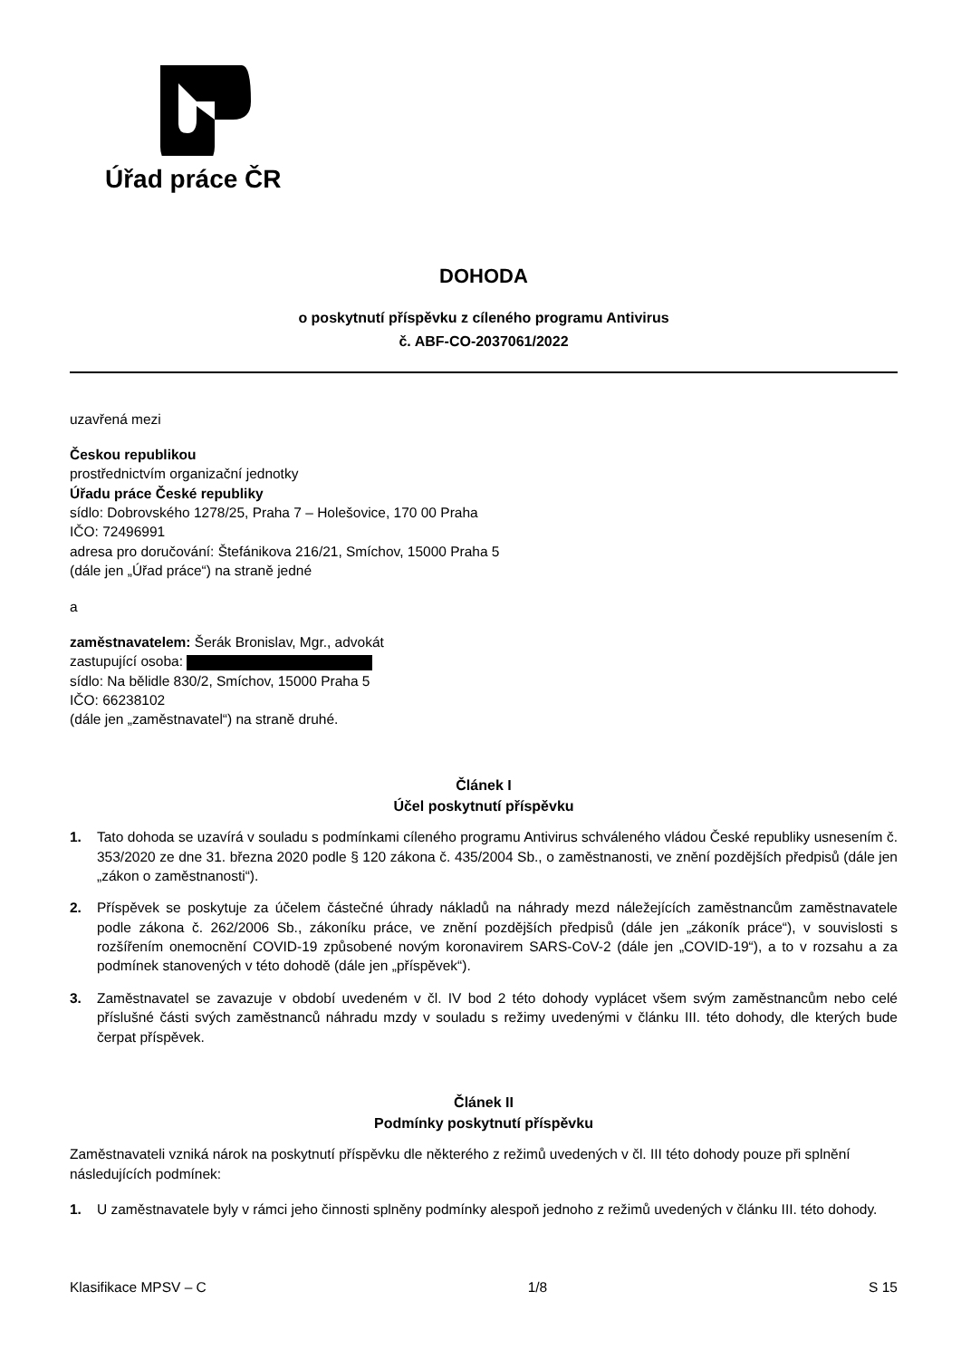Úřad práce ČR
DOHODA
o poskytnutí příspěvku z cíleného programu Antivirus
č. ABF-CO-2037061/2022
uzavřená mezi
Českou republikou
prostřednictvím organizační jednotky
Úřadu práce České republiky
sídlo: Dobrovského 1278/25, Praha 7 – Holešovice, 170 00 Praha
IČO: 72496991
adresa pro doručování: Štefánikova 216/21, Smíchov, 15000 Praha 5
(dále jen „Úřad práce“) na straně jedné
a
zaměstnavatelem: Šerák Bronislav, Mgr., advokát
zastupující osoba:
sídlo: Na bělidle 830/2, Smíchov, 15000 Praha 5
IČO: 66238102
(dále jen „zaměstnavatel“) na straně druhé.
Článek I
Účel poskytnutí příspěvku
1. Tato dohoda se uzavírá v souladu s podmínkami cíleného programu Antivirus schváleného vládou České republiky usnesením č. 353/2020 ze dne 31. března 2020 podle § 120 zákona č. 435/2004 Sb., o zaměstnanosti, ve znění pozdějších předpisů (dále jen „zákon o zaměstnanosti“).
2. Příspěvek se poskytuje za účelem částečné úhrady nákladů na náhrady mezd náležejících zaměstnancům zaměstnavatele podle zákona č. 262/2006 Sb., zákoníku práce, ve znění pozdějších předpisů (dále jen „zákoník práce“), v souvislosti s rozšířením onemocnění COVID-19 způsobené novým koronavirem SARS-CoV-2 (dále jen „COVID-19“), a to v rozsahu a za podmínek stanovených v této dohodě (dále jen „příspěvek“).
3. Zaměstnavatel se zavazuje v období uvedeném v čl. IV bod 2 této dohody vyplácet všem svým zaměstnancům nebo celé příslušné části svých zaměstnanců náhradu mzdy v souladu s režimy uvedenými v článku III. této dohody, dle kterých bude čerpat příspěvek.
Článek II
Podmínky poskytnutí příspěvku
Zaměstnavateli vzniká nárok na poskytnutí příspěvku dle některého z režimů uvedených v čl. III této dohody pouze při splnění následujících podmínek:
1. U zaměstnavatele byly v rámci jeho činnosti splněny podmínky alespoň jednoho z režimů uvedených v článku III. této dohody.
Klasifikace MPSV – C 1/8 S 15